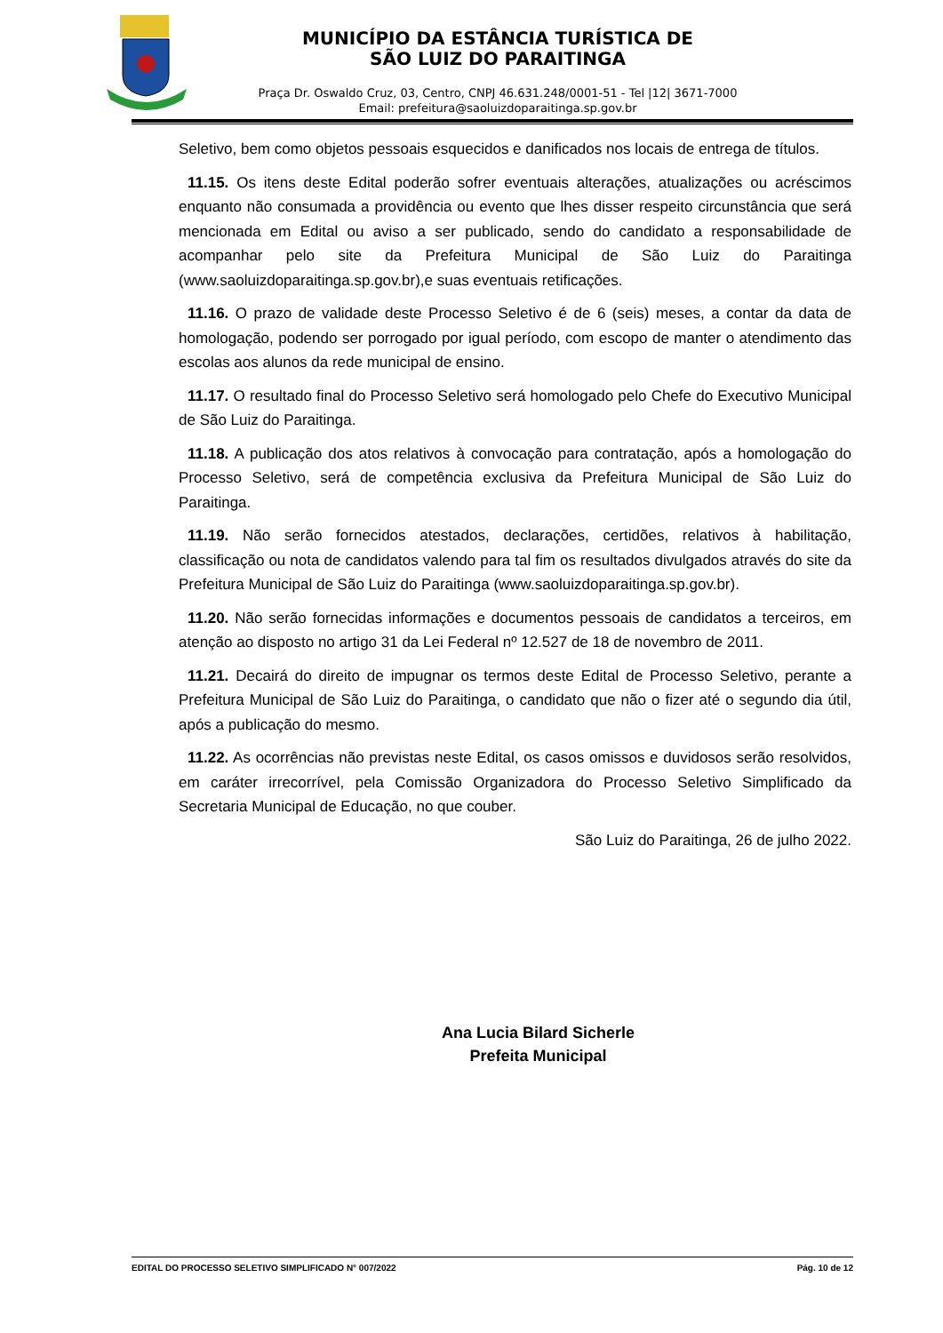MUNICÍPIO DA ESTÂNCIA TURÍSTICA DE
SÃO LUIZ DO PARAITINGA
Praça Dr. Oswaldo Cruz, 03, Centro, CNPJ 46.631.248/0001-51 - Tel |12| 3671-7000
Email: prefeitura@saoluizdoparaitinga.sp.gov.br
Seletivo, bem como objetos pessoais esquecidos e danificados nos locais de entrega de títulos.
11.15. Os itens deste Edital poderão sofrer eventuais alterações, atualizações ou acréscimos enquanto não consumada a providência ou evento que lhes disser respeito circunstância que será mencionada em Edital ou aviso a ser publicado, sendo do candidato a responsabilidade de acompanhar pelo site da Prefeitura Municipal de São Luiz do Paraitinga (www.saoluizdoparaitinga.sp.gov.br),e suas eventuais retificações.
11.16. O prazo de validade deste Processo Seletivo é de 6 (seis) meses, a contar da data de homologação, podendo ser porrogado por igual período, com escopo de manter o atendimento das escolas aos alunos da rede municipal de ensino.
11.17. O resultado final do Processo Seletivo será homologado pelo Chefe do Executivo Municipal de São Luiz do Paraitinga.
11.18. A publicação dos atos relativos à convocação para contratação, após a homologação do Processo Seletivo, será de competência exclusiva da Prefeitura Municipal de São Luiz do Paraitinga.
11.19. Não serão fornecidos atestados, declarações, certidões, relativos à habilitação, classificação ou nota de candidatos valendo para tal fim os resultados divulgados através do site da Prefeitura Municipal de São Luiz do Paraitinga (www.saoluizdoparaitinga.sp.gov.br).
11.20. Não serão fornecidas informações e documentos pessoais de candidatos a terceiros, em atenção ao disposto no artigo 31 da Lei Federal nº 12.527 de 18 de novembro de 2011.
11.21. Decairá do direito de impugnar os termos deste Edital de Processo Seletivo, perante a Prefeitura Municipal de São Luiz do Paraitinga, o candidato que não o fizer até o segundo dia útil, após a publicação do mesmo.
11.22. As ocorrências não previstas neste Edital, os casos omissos e duvidosos serão resolvidos, em caráter irrecorrível, pela Comissão Organizadora do Processo Seletivo Simplificado da Secretaria Municipal de Educação, no que couber.
São Luiz do Paraitinga, 26 de julho 2022.
Ana Lucia Bilard Sicherle
Prefeita Municipal
EDITAL DO PROCESSO SELETIVO SIMPLIFICADO N° 007/2022 Pág. 10 de 12